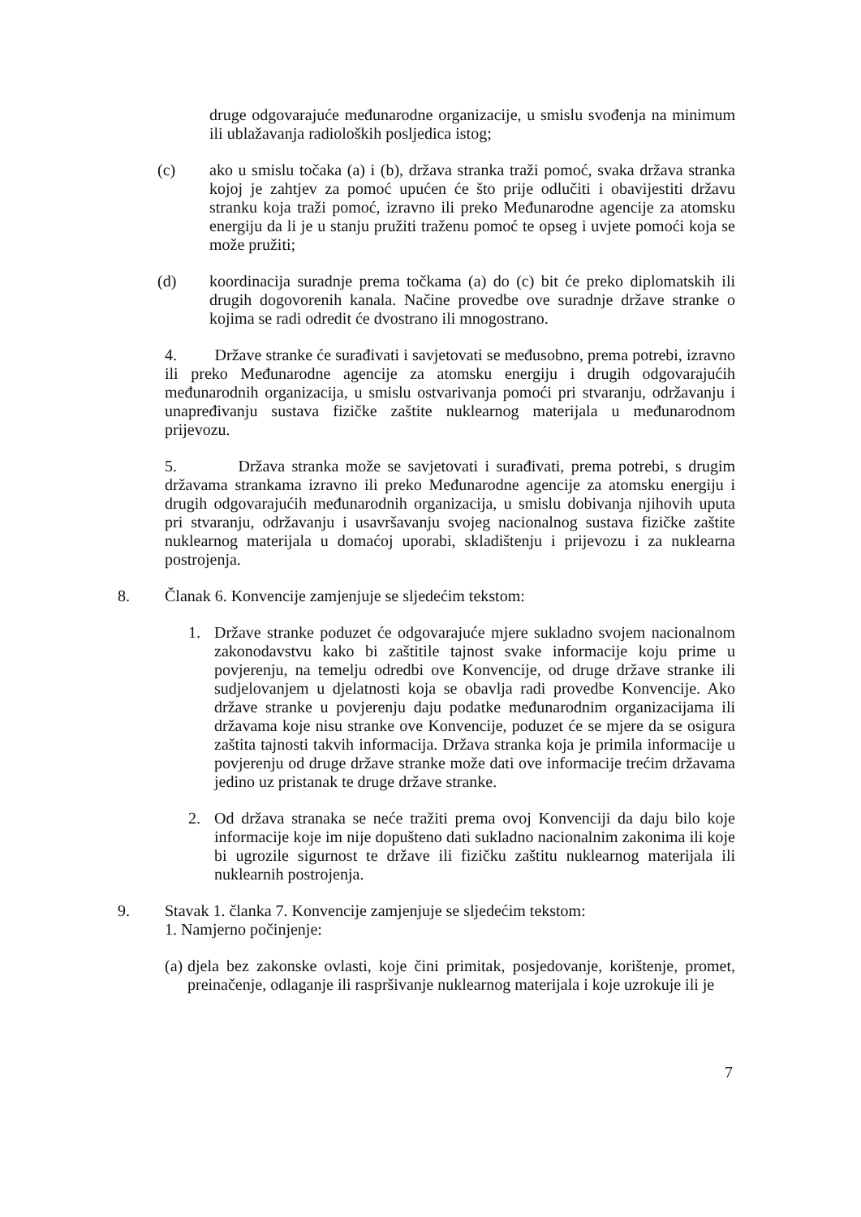druge odgovarajuće međunarodne organizacije, u smislu svođenja na minimum ili ublažavanja radioloških posljedica istog;
(c) ako u smislu točaka (a) i (b), država stranka traži pomoć, svaka država stranka kojoj je zahtjev za pomoć upućen će što prije odlučiti i obavijestiti državu stranku koja traži pomoć, izravno ili preko Međunarodne agencije za atomsku energiju da li je u stanju pružiti traženu pomoć te opseg i uvjete pomoći koja se može pružiti;
(d) koordinacija suradnje prema točkama (a) do (c) bit će preko diplomatskih ili drugih dogovorenih kanala. Načine provedbe ove suradnje države stranke o kojima se radi odredit će dvostrano ili mnogostrano.
4. Države stranke će surađivati i savjetovati se međusobno, prema potrebi, izravno ili preko Međunarodne agencije za atomsku energiju i drugih odgovarajućih međunarodnih organizacija, u smislu ostvarivanja pomoći pri stvaranju, održavanju i unapređivanju sustava fizičke zaštite nuklearnog materijala u međunarodnom prijevozu.
5. Država stranka može se savjetovati i surađivati, prema potrebi, s drugim državama strankama izravno ili preko Međunarodne agencije za atomsku energiju i drugih odgovarajućih međunarodnih organizacija, u smislu dobivanja njihovih uputa pri stvaranju, održavanju i usavršavanju svojeg nacionalnog sustava fizičke zaštite nuklearnog materijala u domaćoj uporabi, skladištenju i prijevozu i za nuklearna postrojenja.
8. Članak 6. Konvencije zamjenjuje se sljedećim tekstom:
1. Države stranke poduzet će odgovarajuće mjere sukladno svojem nacionalnom zakonodavstvu kako bi zaštitile tajnost svake informacije koju prime u povjerenju, na temelju odredbi ove Konvencije, od druge države stranke ili sudjelovanjem u djelatnosti koja se obavlja radi provedbe Konvencije. Ako države stranke u povjerenju daju podatke međunarodnim organizacijama ili državama koje nisu stranke ove Konvencije, poduzet će se mjere da se osigura zaštita tajnosti takvih informacija. Država stranka koja je primila informacije u povjerenju od druge države stranke može dati ove informacije trećim državama jedino uz pristanak te druge države stranke.
2. Od država stranaka se neće tražiti prema ovoj Konvenciji da daju bilo koje informacije koje im nije dopušteno dati sukladno nacionalnim zakonima ili koje bi ugrozile sigurnost te države ili fizičku zaštitu nuklearnog materijala ili nuklearnih postrojenja.
9. Stavak 1. članka 7. Konvencije zamjenjuje se sljedećim tekstom:
1. Namjerno počinjenje:
(a)
djela bez zakonske ovlasti, koje čini primitak, posjedovanje, korištenje, promet, preinačenje, odlaganje ili raspršivanje nuklearnog materijala i koje uzrokuje ili je
7